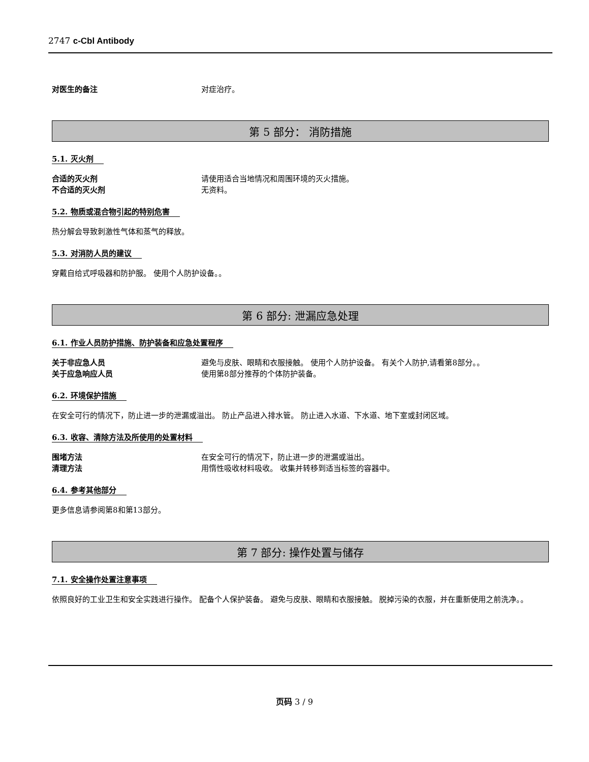2747 c-Cbl Antibody
对医生的备注 对症治疗。
第 5 部分： 消防措施
5.1. 灭火剂
合适的灭火剂 请使用适合当地情况和周围环境的灭火措施。
不合适的灭火剂 无资料。
5.2. 物质或混合物引起的特别危害
热分解会导致刺激性气体和蒸气的释放。
5.3. 对消防人员的建议
穿戴自给式呼吸器和防护服。 使用个人防护设备。。
第 6 部分: 泄漏应急处理
6.1. 作业人员防护措施、防护装备和应急处置程序
关于非应急人员 避免与皮肤、眼睛和衣服接触。 使用个人防护设备。 有关个人防护,请看第8部分。。
关于应急响应人员 使用第8部分推荐的个体防护装备。
6.2. 环境保护措施
在安全可行的情况下，防止进一步的泄漏或溢出。 防止产品进入排水管。 防止进入水道、下水道、地下室或封闭区域。
6.3. 收容、清除方法及所使用的处置材料
围堵方法 在安全可行的情况下，防止进一步的泄漏或溢出。
清理方法 用惰性吸收材料吸收。 收集并转移到适当标签的容器中。
6.4. 参考其他部分
更多信息请参阅第8和第13部分。
第 7 部分: 操作处置与储存
7.1. 安全操作处置注意事项
依照良好的工业卫生和安全实践进行操作。 配备个人保护装备。 避免与皮肤、眼睛和衣服接触。 脱掉污染的衣服，并在重新使用之前洗净。。
页码 3 / 9